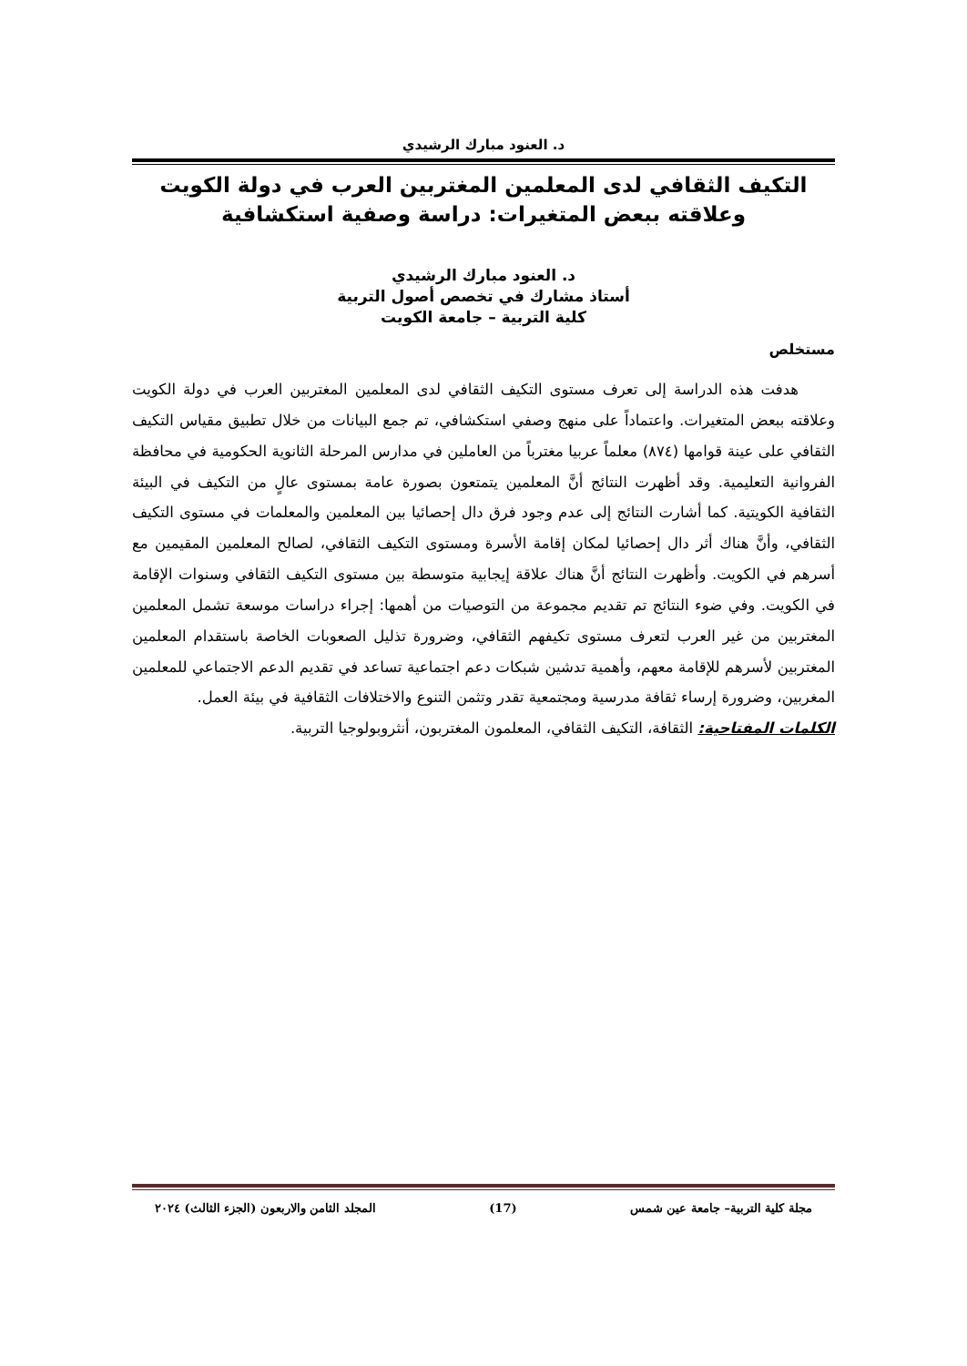د. العنود مبارك الرشيدي
التكيف الثقافي لدى المعلمين المغتربين العرب في دولة الكويت
وعلاقته ببعض المتغيرات: دراسة وصفية استكشافية
د. العنود مبارك الرشيدي
أستاذ مشارك في تخصص أصول التربية
كلية التربية – جامعة الكويت
مستخلص
هدفت هذه الدراسة إلى تعرف مستوى التكيف الثقافي لدى المعلمين المغتربين العرب في دولة الكويت وعلاقته ببعض المتغيرات. واعتماداً على منهج وصفي استكشافي، تم جمع البيانات من خلال تطبيق مقياس التكيف الثقافي على عينة قوامها (٨٧٤) معلماً عربيا مغترباً من العاملين في مدارس المرحلة الثانوية الحكومية في محافظة الفروانية التعليمية. وقد أظهرت النتائج أنَّ المعلمين يتمتعون بصورة عامة بمستوى عالٍ من التكيف في البيئة الثقافية الكويتية. كما أشارت النتائج إلى عدم وجود فرق دال إحصائيا بين المعلمين والمعلمات في مستوى التكيف الثقافي، وأنَّ هناك أثر دال إحصائيا لمكان إقامة الأسرة ومستوى التكيف الثقافي، لصالح المعلمين المقيمين مع أسرهم في الكويت. وأظهرت النتائج أنَّ هناك علاقة إيجابية متوسطة بين مستوى التكيف الثقافي وسنوات الإقامة في الكويت. وفي ضوء النتائج تم تقديم مجموعة من التوصيات من أهمها: إجراء دراسات موسعة تشمل المعلمين المغتربين من غير العرب لتعرف مستوى تكيفهم الثقافي، وضرورة تذليل الصعوبات الخاصة باستقدام المعلمين المغتربين لأسرهم للإقامة معهم، وأهمية تدشين شبكات دعم اجتماعية تساعد في تقديم الدعم الاجتماعي للمعلمين المغربين، وضرورة إرساء ثقافة مدرسية ومجتمعية تقدر وتثمن التنوع والاختلافات الثقافية في بيئة العمل.
الكلمات المفتاحية: الثقافة، التكيف الثقافي، المعلمون المغتربون، أنثروبولوجيا التربية.
مجلة كلية التربية– جامعة عين شمس (17) المجلد الثامن والاربعون (الجزء الثالث) ٢٠٢٤